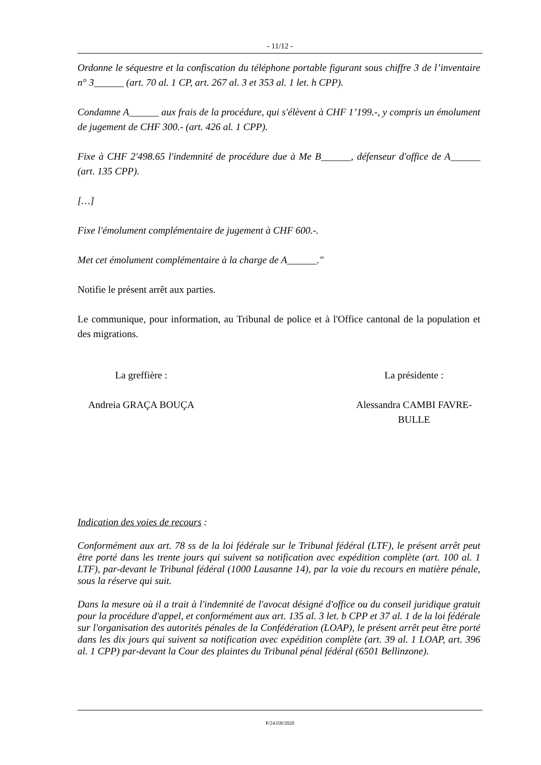- 11/12 -
Ordonne le séquestre et la confiscation du téléphone portable figurant sous chiffre 3 de l’inventaire n° 3______ (art. 70 al. 1 CP, art. 267 al. 3 et 353 al. 1 let. h CPP).
Condamne A______ aux frais de la procédure, qui s'élèvent à CHF 1’199.-, y compris un émolument de jugement de CHF 300.- (art. 426 al. 1 CPP).
Fixe à CHF 2'498.65 l'indemnité de procédure due à Me B______, défenseur d'office de A______ (art. 135 CPP).
[…]
Fixe l'émolument complémentaire de jugement à CHF 600.-.
Met cet émolument complémentaire à la charge de A______."
Notifie le présent arrêt aux parties.
Le communique, pour information, au Tribunal de police et à l'Office cantonal de la population et des migrations.
La greffière :
Andreia GRAÇA BOUÇA
La présidente :
Alessandra CAMBI FAVRE-BULLE
Indication des voies de recours :
Conformément aux art. 78 ss de la loi fédérale sur le Tribunal fédéral (LTF), le présent arrêt peut être porté dans les trente jours qui suivent sa notification avec expédition complète (art. 100 al. 1 LTF), par-devant le Tribunal fédéral (1000 Lausanne 14), par la voie du recours en matière pénale, sous la réserve qui suit.
Dans la mesure où il a trait à l'indemnité de l'avocat désigné d'office ou du conseil juridique gratuit pour la procédure d'appel, et conformément aux art. 135 al. 3 let. b CPP et 37 al. 1 de la loi fédérale sur l'organisation des autorités pénales de la Confédération (LOAP), le présent arrêt peut être porté dans les dix jours qui suivent sa notification avec expédition complète (art. 39 al. 1 LOAP, art. 396 al. 1 CPP) par-devant la Cour des plaintes du Tribunal pénal fédéral (6501 Bellinzone).
P/24358/2020